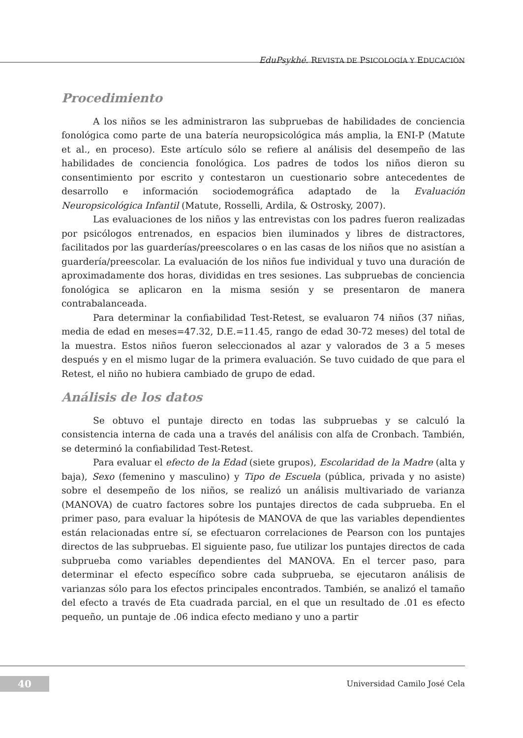EduPsykhé. REVISTA DE PSICOLOGÍA Y EDUCACIÓN
Procedimiento
A los niños se les administraron las subpruebas de habilidades de conciencia fonológica como parte de una batería neuropsicológica más amplia, la ENI-P (Matute et al., en proceso). Este artículo sólo se refiere al análisis del desempeño de las habilidades de conciencia fonológica. Los padres de todos los niños dieron su consentimiento por escrito y contestaron un cuestionario sobre antecedentes de desarrollo e información sociodemográfica adaptado de la Evaluación Neuropsicológica Infantil (Matute, Rosselli, Ardila, & Ostrosky, 2007).
Las evaluaciones de los niños y las entrevistas con los padres fueron realizadas por psicólogos entrenados, en espacios bien iluminados y libres de distractores, facilitados por las guarderías/preescolares o en las casas de los niños que no asistían a guardería/preescolar. La evaluación de los niños fue individual y tuvo una duración de aproximadamente dos horas, divididas en tres sesiones. Las subpruebas de conciencia fonológica se aplicaron en la misma sesión y se presentaron de manera contrabalanceada.
Para determinar la confiabilidad Test-Retest, se evaluaron 74 niños (37 niñas, media de edad en meses=47.32, D.E.=11.45, rango de edad 30-72 meses) del total de la muestra. Estos niños fueron seleccionados al azar y valorados de 3 a 5 meses después y en el mismo lugar de la primera evaluación. Se tuvo cuidado de que para el Retest, el niño no hubiera cambiado de grupo de edad.
Análisis de los datos
Se obtuvo el puntaje directo en todas las subpruebas y se calculó la consistencia interna de cada una a través del análisis con alfa de Cronbach. También, se determinó la confiabilidad Test-Retest.
Para evaluar el efecto de la Edad (siete grupos), Escolaridad de la Madre (alta y baja), Sexo (femenino y masculino) y Tipo de Escuela (pública, privada y no asiste) sobre el desempeño de los niños, se realizó un análisis multivariado de varianza (MANOVA) de cuatro factores sobre los puntajes directos de cada subprueba. En el primer paso, para evaluar la hipótesis de MANOVA de que las variables dependientes están relacionadas entre sí, se efectuaron correlaciones de Pearson con los puntajes directos de las subpruebas. El siguiente paso, fue utilizar los puntajes directos de cada subprueba como variables dependientes del MANOVA. En el tercer paso, para determinar el efecto específico sobre cada subprueba, se ejecutaron análisis de varianzas sólo para los efectos principales encontrados. También, se analizó el tamaño del efecto a través de Eta cuadrada parcial, en el que un resultado de .01 es efecto pequeño, un puntaje de .06 indica efecto mediano y uno a partir
40 Universidad Camilo José Cela